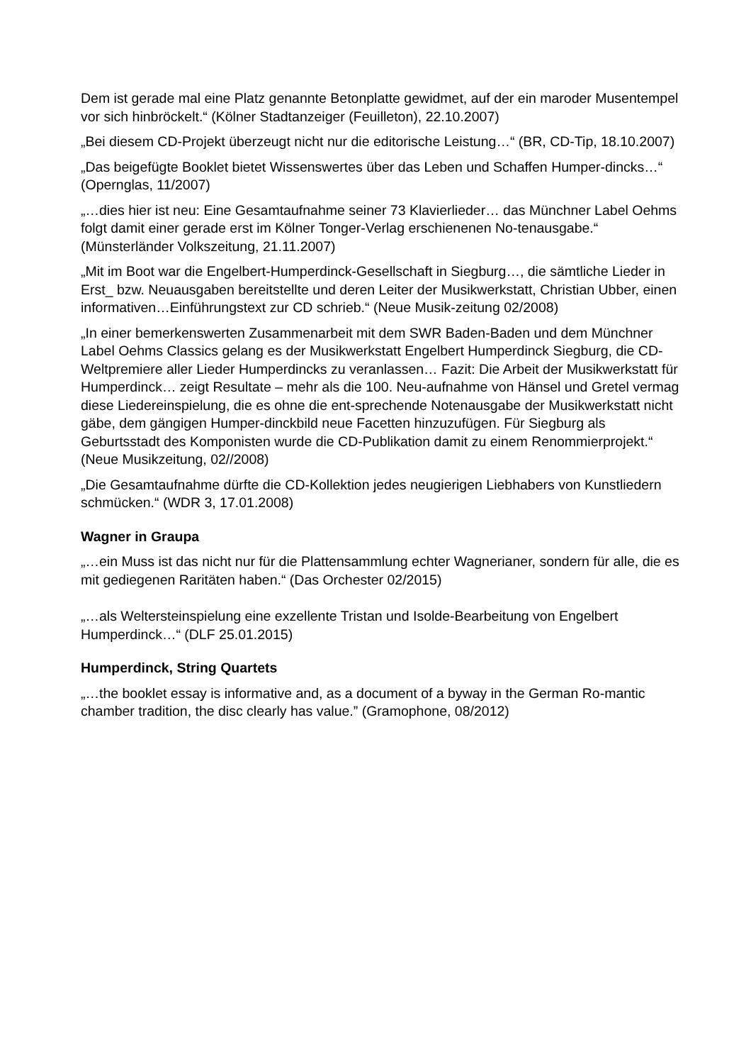Dem ist gerade mal eine Platz genannte Betonplatte gewidmet, auf der ein maroder Musentempel vor sich hinbröckelt.“ (Kölner Stadtanzeiger (Feuilleton), 22.10.2007)
„Bei diesem CD-Projekt überzeugt nicht nur die editorische Leistung…“ (BR, CD-Tip, 18.10.2007)
„Das beigefügte Booklet bietet Wissenswertes über das Leben und Schaffen Humper-dincks…“ (Opernglas, 11/2007)
„…dies hier ist neu: Eine Gesamtaufnahme seiner 73 Klavierlieder… das Münchner Label Oehms folgt damit einer gerade erst im Kölner Tonger-Verlag erschienenen No-tenausgabe.“ (Münsterländer Volkszeitung, 21.11.2007)
„Mit im Boot war die Engelbert-Humperdinck-Gesellschaft in Siegburg…, die sämtliche Lieder in Erst_ bzw. Neuausgaben bereitstellte und deren Leiter der Musikwerkstatt, Christian Ubber, einen informativen…Einführungstext zur CD schrieb.“ (Neue Musik-zeitung 02/2008)
„In einer bemerkenswerten Zusammenarbeit mit dem SWR Baden-Baden und dem Münchner Label Oehms Classics gelang es der Musikwerkstatt Engelbert Humperdinck Siegburg, die CD-Weltpremiere aller Lieder Humperdincks zu veranlassen… Fazit: Die Arbeit der Musikwerkstatt für Humperdinck… zeigt Resultate – mehr als die 100. Neu-aufnahme von Hänsel und Gretel vermag diese Liedereinspielung, die es ohne die ent-sprechende Notenausgabe der Musikwerkstatt nicht gäbe, dem gängigen Humper-dinckbild neue Facetten hinzuzufügen. Für Siegburg als Geburtsstadt des Komponisten wurde die CD-Publikation damit zu einem Renommierprojekt.“ (Neue Musikzeitung, 02//2008)
„Die Gesamtaufnahme dürfte die CD-Kollektion jedes neugierigen Liebhabers von Kunstliedern schmücken.“ (WDR 3, 17.01.2008)
Wagner in Graupa
„…ein Muss ist das nicht nur für die Plattensammlung echter Wagnerianer, sondern für alle, die es mit gediegenen Raritäten haben.“ (Das Orchester 02/2015)
„…als Weltersteinspielung eine exzellente Tristan und Isolde-Bearbeitung von Engelbert Humperdinck…“ (DLF 25.01.2015)
Humperdinck, String Quartets
„…the booklet essay is informative and, as a document of a byway in the German Ro-mantic chamber tradition, the disc clearly has value.” (Gramophone, 08/2012)